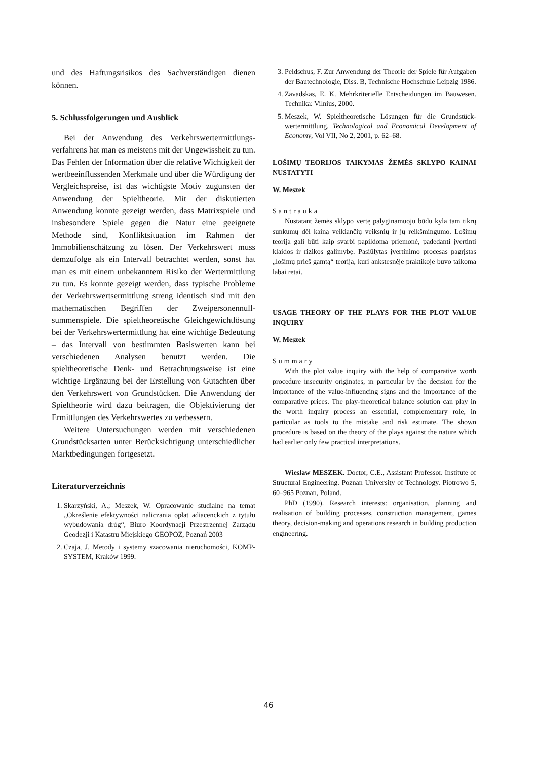und des Haftungsrisikos des Sachverständigen dienen können.
5. Schlussfolgerungen und Ausblick
Bei der Anwendung des Verkehrswertermittlungs­verfahrens hat man es meistens mit der Ungewissheit zu tun. Das Fehlen der Information über die relative Wichtigkeit der wertbeeinflussenden Merkmale und über die Würdigung der Vergleichspreise, ist das wichtigste Motiv zugunsten der Anwendung der Spieltheorie. Mit der diskutierten Anwendung konnte gezeigt werden, dass Matrixspiele und insbesondere Spiele gegen die Natur eine geeignete Methode sind, Konfliktsituation im Rahmen der Immobilienschätzung zu lösen. Der Verkehrswert muss demzufolge als ein Intervall betrachtet werden, sonst hat man es mit einem unbekanntem Risiko der Wertermittlung zu tun. Es konnte gezeigt werden, dass typische Probleme der Verkehrswertsermittlung streng identisch sind mit den mathematischen Begriffen der Zweipersonennull­summenspiele. Die spieltheoretische Gleichgewichtlö­sung bei der Verkehrswertermittlung hat eine wichtige Bedeutung – das Intervall von bestimmten Basiswerten kann bei verschiedenen Analysen benutzt werden. Die spieltheoretische Denk- und Betrachtungsweise ist eine wichtige Ergänzung bei der Erstellung von Gutachten über den Verkehrswert von Grundstücken. Die Anwendung der Spieltheorie wird dazu beitragen, die Objektivierung der Ermittlungen des Verkehrswertes zu verbessern.
Weitere Untersuchungen werden mit verschiedenen Grundstücksarten unter Berücksichtigung unterschied­licher Marktbedingungen fortgesetzt.
Literaturverzeichnis
1. Skarzyński, A.; Meszek, W. Opracowanie studialne na temat „Określenie efektywności naliczania opłat adiacenckich z tytułu wybudowania dróg“, Biuro Koordynacji Przestrzennej Zarządu Geodezji i Katastru Miejskiego GEOPOZ, Poznań 2003
2. Czaja, J. Metody i systemy szacowania nieruchomości, KOMP-SYSTEM, Kraków 1999.
3. Peldschus, F. Zur Anwendung der Theorie der Spiele für Aufgaben der Bautechnologie, Diss. B, Technische Hoch­schule Leipzig 1986.
4. Zavadskas, E. K. Mehrkriterielle Entscheidungen im Bau­wesen. Technika: Vilnius, 2000.
5. Meszek, W. Spieltheoretische Lösungen für die Grundstück­wertermittlung. Technological and Economical Development of Economy, Vol VII, No 2, 2001, p. 62–68.
LOŠIMŲ TEORIJOS TAIKYMAS ŽEMĖS SKLYPO KAINAI NUSTATYTI
W. Meszek
Santrauka
Nustatant žemės sklypo vertę palyginamuoju būdu kyla tam tikrų sunkumų dėl kainą veikiančių veiksnių ir jų reikšmingumo. Lošimų teorija gali būti kaip svarbi papildoma priemonė, padedanti įvertinti klaidos ir rizikos galimybę. Pasiūlytas įvertinimo procesas pagrįstas „lošimų prieš gamtą“ teorija, kuri ankstesnėje praktikoje buvo taikoma labai retai.
USAGE THEORY OF THE PLAYS FOR THE PLOT VALUE INQUIRY
W. Meszek
Summary
With the plot value inquiry with the help of comparative worth procedure insecurity originates, in particular by the deci­sion for the importance of the value-influencing signs and the importance of the comparative prices. The play-theoretical bal­ance solution can play in the worth inquiry process an essential, complementary role, in particular as tools to the mistake and risk estimate. The shown procedure is based on the theory of the plays against the nature which had earlier only few practical interpretations.
Wieslaw MESZEK. Doctor, C.E., Assistant Professor. In­stitute of Structural Engineering. Poznan University of Tech­nology. Piotrowo 5, 60–965 Poznan, Poland.
PhD (1990). Research interests: organisation, planning and realisation of building processes, construction management, games theory, decision-making and operations research in build­ing production engineering.
46